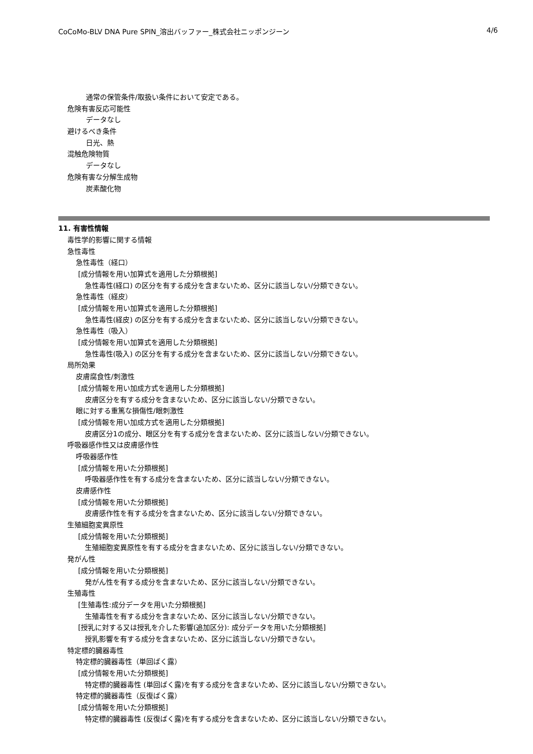CoCoMo-BLV DNA Pure SPIN_溶出バッファー_株式会社ニッポンジーン 4/6
通常の保管条件/取扱い条件において安定である。
危険有害反応可能性
データなし
避けるべき条件
日光、熱
混触危険物質
データなし
危険有害な分解生成物
炭素酸化物
11. 有害性情報
毒性学的影響に関する情報
急性毒性
急性毒性（経口）
[成分情報を用い加算式を適用した分類根拠]
急性毒性(経口) の区分を有する成分を含まないため、区分に該当しない/分類できない。
急性毒性（経皮）
[成分情報を用い加算式を適用した分類根拠]
急性毒性(経皮) の区分を有する成分を含まないため、区分に該当しない/分類できない。
急性毒性（吸入）
[成分情報を用い加算式を適用した分類根拠]
急性毒性(吸入) の区分を有する成分を含まないため、区分に該当しない/分類できない。
局所効果
皮膚腐食性/刺激性
[成分情報を用い加成方式を適用した分類根拠]
皮膚区分を有する成分を含まないため、区分に該当しない/分類できない。
眼に対する重篤な損傷性/眼刺激性
[成分情報を用い加成方式を適用した分類根拠]
皮膚区分1の成分、眼区分を有する成分を含まないため、区分に該当しない/分類できない。
呼吸器感作性又は皮膚感作性
呼吸器感作性
[成分情報を用いた分類根拠]
呼吸器感作性を有する成分を含まないため、区分に該当しない/分類できない。
皮膚感作性
[成分情報を用いた分類根拠]
皮膚感作性を有する成分を含まないため、区分に該当しない/分類できない。
生殖細胞変異原性
[成分情報を用いた分類根拠]
生殖細胞変異原性を有する成分を含まないため、区分に該当しない/分類できない。
発がん性
[成分情報を用いた分類根拠]
発がん性を有する成分を含まないため、区分に該当しない/分類できない。
生殖毒性
[生殖毒性:成分データを用いた分類根拠]
生殖毒性を有する成分を含まないため、区分に該当しない/分類できない。
[授乳に対する又は授乳を介した影響(追加区分): 成分データを用いた分類根拠]
授乳影響を有する成分を含まないため、区分に該当しない/分類できない。
特定標的臓器毒性
特定標的臓器毒性（単回ばく露）
[成分情報を用いた分類根拠]
特定標的臓器毒性 (単回ばく露)を有する成分を含まないため、区分に該当しない/分類できない。
特定標的臓器毒性（反復ばく露）
[成分情報を用いた分類根拠]
特定標的臓器毒性 (反復ばく露)を有する成分を含まないため、区分に該当しない/分類できない。